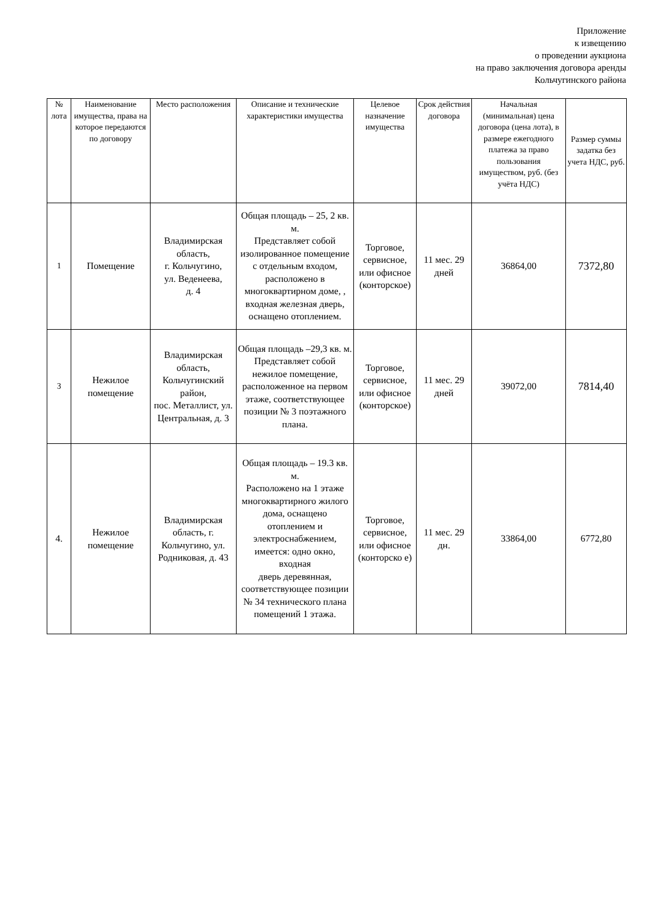Приложение
к извещению
о проведении аукциона
на право заключения договора аренды
Кольчугинского района
| № лота | Наименование имущества, права на которое передаются по договору | Место расположения | Описание и технические характеристики имущества | Целевое назначение имущества | Срок действия договора | Начальная (минимальная) цена договора (цена лота), в размере ежегодного платежа за право пользования имуществом, руб. (без учёта НДС) | Размер суммы задатка без учета НДС, руб. |
| --- | --- | --- | --- | --- | --- | --- | --- |
| 1 | Помещение | Владимирская область, г. Кольчугино, ул. Веденеева, д. 4 | Общая площадь – 25, 2 кв. м. Представляет собой изолированное помещение с отдельным входом, расположено в многоквартирном доме, , входная железная дверь, оснащено отоплением. | Торговое, сервисное, или офисное (конторское) | 11 мес. 29 дней | 36864,00 | 7372,80 |
| 3 | Нежилое помещение | Владимирская область, Кольчугинский район, пос. Металлист, ул. Центральная, д. 3 | Общая площадь –29,3 кв. м. Представляет собой нежилое помещение, расположенное на первом этаже, соответствующее позиции № 3 поэтажного плана. | Торговое, сервисное, или офисное (конторское) | 11 мес. 29 дней | 39072,00 | 7814,40 |
| 4. | Нежилое помещение | Владимирская область, г. Кольчугино, ул. Родниковая, д. 43 | Общая площадь – 19.3 кв. м. Расположено на 1 этаже многоквартирного жилого дома, оснащено отоплением и электроснабжением, имеется: одно окно, входная дверь деревянная, соответствующее позиции № 34 технического плана помещений 1 этажа. | Торговое, сервисное, или офисное (конторско е) | 11 мес. 29 дн. | 33864,00 | 6772,80 |